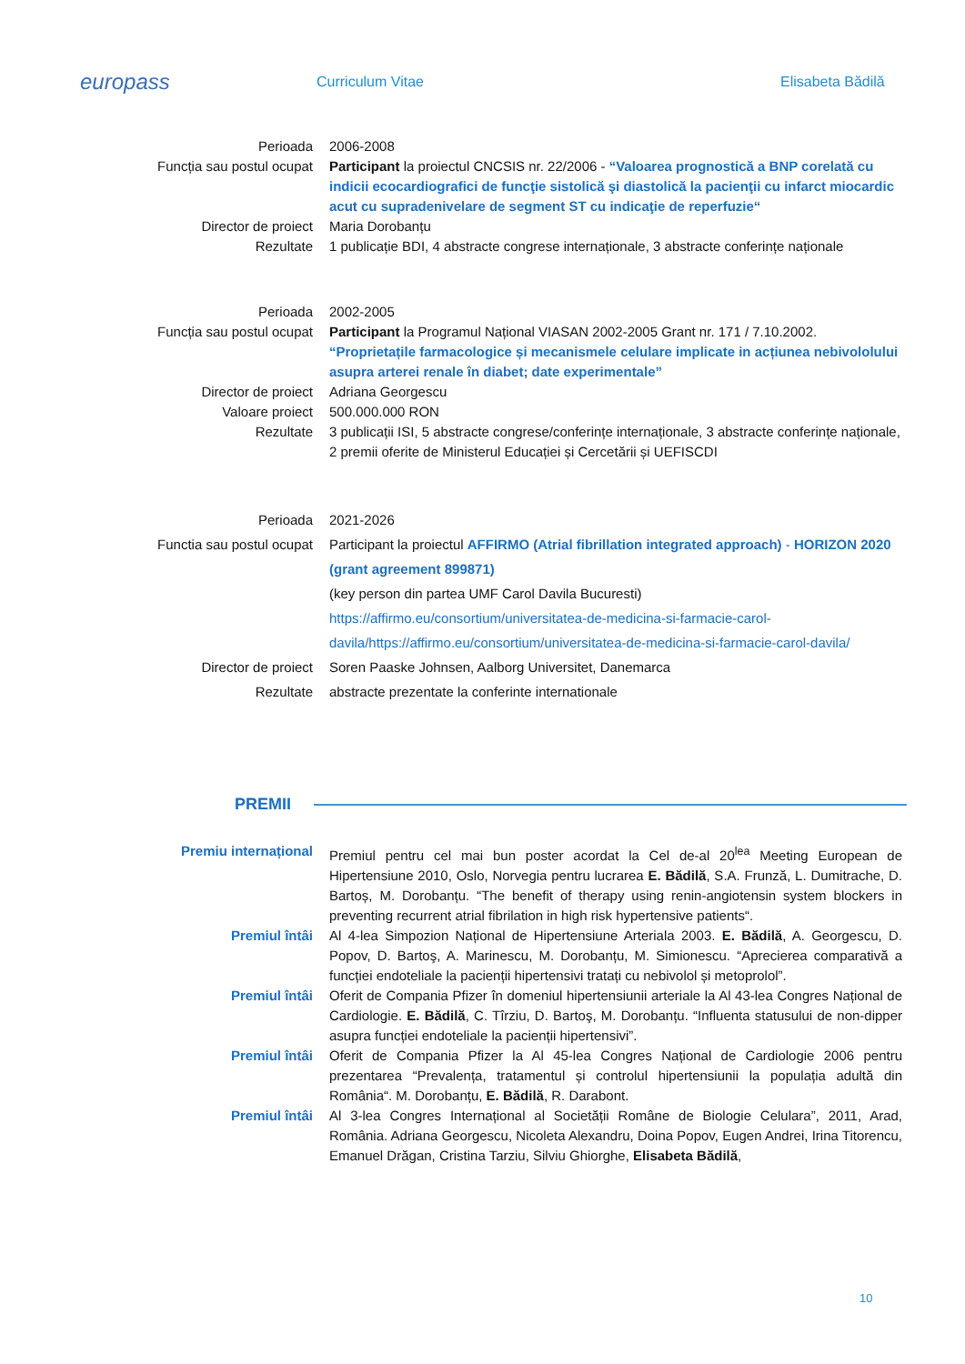europass
Curriculum Vitae Elisabeta Bădilă
Perioada 2006-2008
Funcția sau postul ocupat Participant la proiectul CNCSIS nr. 22/2006 - “Valoarea prognostică a BNP corelată cu indicii ecocardiografici de funcţie sistolică şi diastolică la pacienţii cu infarct miocardic acut cu supradenivelare de segment ST cu indicaţie de reperfuzie“
Director de proiect Maria Dorobanțu
Rezultate 1 publicație BDI, 4 abstracte congrese internaționale, 3 abstracte conferințe naționale
Perioada 2002-2005
Funcția sau postul ocupat Participant la Programul Național VIASAN 2002-2005 Grant nr. 171 / 7.10.2002. “Proprietațile farmacologice și mecanismele celulare implicate in acțiunea nebivololului asupra arterei renale în diabet; date experimentale”
Director de proiect Adriana Georgescu
Valoare proiect 500.000.000 RON
Rezultate 3 publicații ISI, 5 abstracte congrese/conferințe internaționale, 3 abstracte conferințe naționale, 2 premii oferite de Ministerul Educației și Cercetării și UEFISCDI
Perioada 2021-2026
Functia sau postul ocupat Participant la proiectul AFFIRMO (Atrial fibrillation integrated approach) - HORIZON 2020 (grant agreement 899871)
(key person din partea UMF Carol Davila Bucuresti)
https://affirmo.eu/consortium/universitatea-de-medicina-si-farmacie-carol-davila/https://affirmo.eu/consortium/universitatea-de-medicina-si-farmacie-carol-davila/
Director de proiect Soren Paaske Johnsen, Aalborg Universitet, Danemarca
Rezultate abstracte prezentate la conferinte internationale
PREMII
Premiu internațional Premiul pentru cel mai bun poster acordat la Cel de-al 20<sup>lea</sup> Meeting European de Hipertensiune 2010, Oslo, Norvegia pentru lucrarea E. Bădilă, S.A. Frunză, L. Dumitrache, D. Bartoș, M. Dorobanțu. “The benefit of therapy using renin-angiotensin system blockers in preventing recurrent atrial fibrilation in high risk hypertensive patients“.
Premiul întâi Al 4-lea Simpozion Național de Hipertensiune Arteriala 2003. E. Bădilă, A. Georgescu, D. Popov, D. Bartoş, A. Marinescu, M. Dorobanțu, M. Simionescu. “Aprecierea comparativă a funcției endoteliale la pacienții hipertensivi tratați cu nebivolol și metoprolol”.
Premiul întâi Oferit de Compania Pfizer în domeniul hipertensiunii arteriale la Al 43-lea Congres Național de Cardiologie. E. Bădilă, C. Tîrziu, D. Bartoş, M. Dorobanțu. “Influenta statusului de non-dipper asupra funcției endoteliale la pacienții hipertensivi”.
Premiul întâi Oferit de Compania Pfizer la Al 45-lea Congres Național de Cardiologie 2006 pentru prezentarea “Prevalența, tratamentul și controlul hipertensiunii la populația adultă din România“. M. Dorobanțu, E. Bădilă, R. Darabont.
Premiul întâi Al 3-lea Congres Internațional al Societății Române de Biologie Celulara”, 2011, Arad, România. Adriana Georgescu, Nicoleta Alexandru, Doina Popov, Eugen Andrei, Irina Titorencu, Emanuel Drăgan, Cristina Tarziu, Silviu Ghiorghe, Elisabeta Bădilă,
10